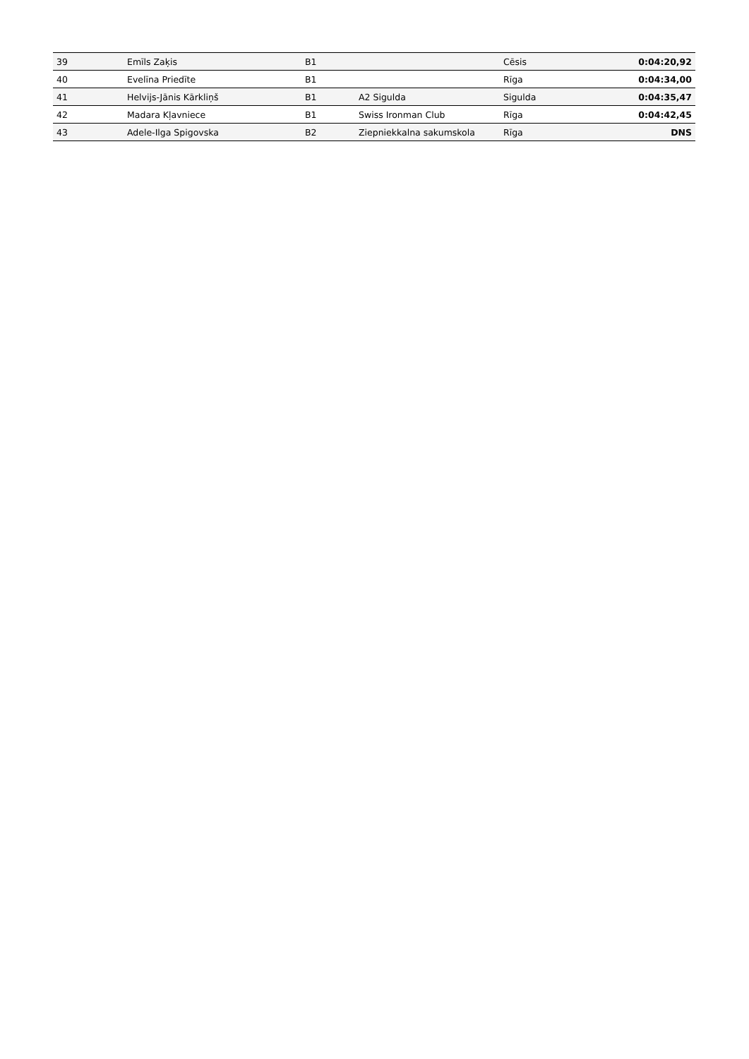| 39 | Emīls Zaķis | B1 | | Cēsis | 0:04:20,92 |
| 40 | Evelīna Priedīte | B1 | | Rīga | 0:04:34,00 |
| 41 | Helvijs-Jānis Kārkliņš | B1 | A2 Sigulda | Sigulda | 0:04:35,47 |
| 42 | Madara Kļavniece | B1 | Swiss Ironman Club | Rīga | 0:04:42,45 |
| 43 | Adele-Ilga Spigovska | B2 | Ziepniekkalna sakumskola | Rīga | DNS |